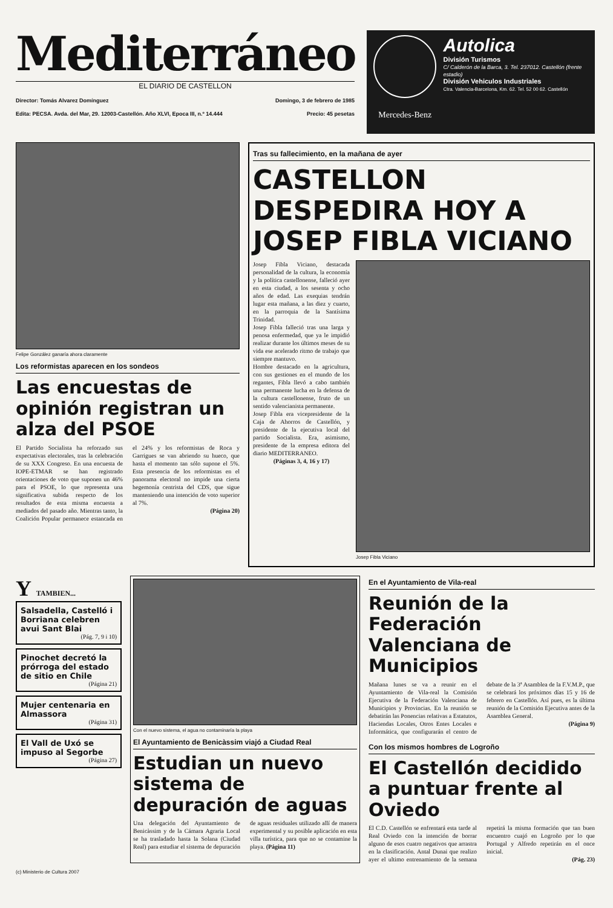Mediterráneo
EL DIARIO DE CASTELLON
Director: Tomás Alvarez Domínguez Domingo, 3 de febrero de 1985
Edita: PECSA. Avda. del Mar, 29. 12003-Castellón. Año XLVI, Epoca III, n.º 14.444 Precio: 45 pesetas
Mercedes-Benz
Autolica
División Turismos
C/ Calderón de la Barca, 3. Tel. 237012. Castellón (frente estadio)
División Vehiculos Industriales
Ctra. Valencia-Barcelona, Km. 62. Tel. 52 00 62. Castellón
Felipe González ganaría ahora claramente
Los reformistas aparecen en los sondeos
Las encuestas de opinión registran un alza del PSOE
El Partido Socialista ha reforzado sus expectativas electorales, tras la celebración de su XXX Congreso. En una encuesta de IOPE-ETMAR se han registrado orientaciones de voto que suponen un 46% para el PSOE, lo que representa una significativa subida respecto de los resultados de esta misma encuesta a mediados del pasado año. Mientras tanto, la Coalición Popular permanece estancada en el 24% y los reformistas de Roca y Garrigues se van abriendo su hueco, que hasta el momento tan sólo supone el 5%. Esta presencia de los reformistas en el panorama electoral no impide una cierta hegemonía centrista del CDS, que sigue manteniendo una intención de voto superior al 7%.
(Página 20)
Tras su fallecimiento, en la mañana de ayer
CASTELLON DESPEDIRA HOY A JOSEP FIBLA VICIANO
Josep Fibla Viciano, destacada personalidad de la cultura, la economía y la política castellonense, falleció ayer en esta ciudad, a los sesenta y ocho años de edad. Las exequias tendrán lugar esta mañana, a las diez y cuarto, en la parroquia de la Santísima Trinidad.
Josep Fibla falleció tras una larga y penosa enfermedad, que ya le impidió realizar durante los últimos meses de su vida ese acelerado ritmo de trabajo que siempre mantuvo.
Hombre destacado en la agricultura, con sus gestiones en el mundo de los regantes, Fibla llevó a cabo también una permanente lucha en la defensa de la cultura castellonense, fruto de un sentido valencianista permanente.
Josep Fibla era vicepresidente de la Caja de Ahorros de Castellón, y presidente de la ejecutiva local del partido Socialista. Era, asimismo, presidente de la empresa editora del diario MEDITERRANEO.
(Páginas 3, 4, 16 y 17)
Josep Fibla Viciano
Y TAMBIEN...
Salsadella, Castelló i Borriana celebren avui Sant Blai
(Pág. 7, 9 i 10)
Pinochet decretó la prórroga del estado de sitio en Chile
(Página 21)
Mujer centenaria en Almassora
(Página 31)
El Vall de Uxó se impuso al Segorbe
(Página 27)
Con el nuevo sistema, el agua no contaminaría la playa
El Ayuntamiento de Benicàssim viajó a Ciudad Real
Estudian un nuevo sistema de depuración de aguas
Una delegación del Ayuntamiento de Benicàssim y de la Cámara Agraria Local se ha trasladado hasta la Solana (Ciudad Real) para estudiar el sistema de depuración de aguas residuales utilizado allí de manera experimental y su posible aplicación en esta villa turística, para que no se contamine la playa. (Página 11)
En el Ayuntamiento de Vila-real
Reunión de la Federación Valenciana de Municipios
Mañana lunes se va a reunir en el Ayuntamiento de Vila-real la Comisión Ejecutiva de la Federación Valenciana de Municipios y Provincias. En la reunión se debatirán las Ponencias relativas a Estatutos, Haciendas Locales, Otros Entes Locales e Informática, que configurarán el centro de debate de la 3ª Asamblea de la F.V.M.P., que se celebrará los próximos días 15 y 16 de febrero en Castellón. Así pues, es la última reunión de la Comisión Ejecutiva antes de la Asamblea General.
(Página 9)
Con los mismos hombres de Logroño
El Castellón decidido a puntuar frente al Oviedo
El C.D. Castellón se enfrentará esta tarde al Real Oviedo con la intención de borrar alguno de esos cuatro negativos que arrastra en la clasificación. Antal Dunai que realizo ayer el ultimo entrenamiento de la semana repetirá la misma formación que tan buen encuentro cuajó en Logroño por lo que Portugal y Alfredo repetirán en el once inicial.
(Pág. 23)
(c) Ministerio de Cultura 2007